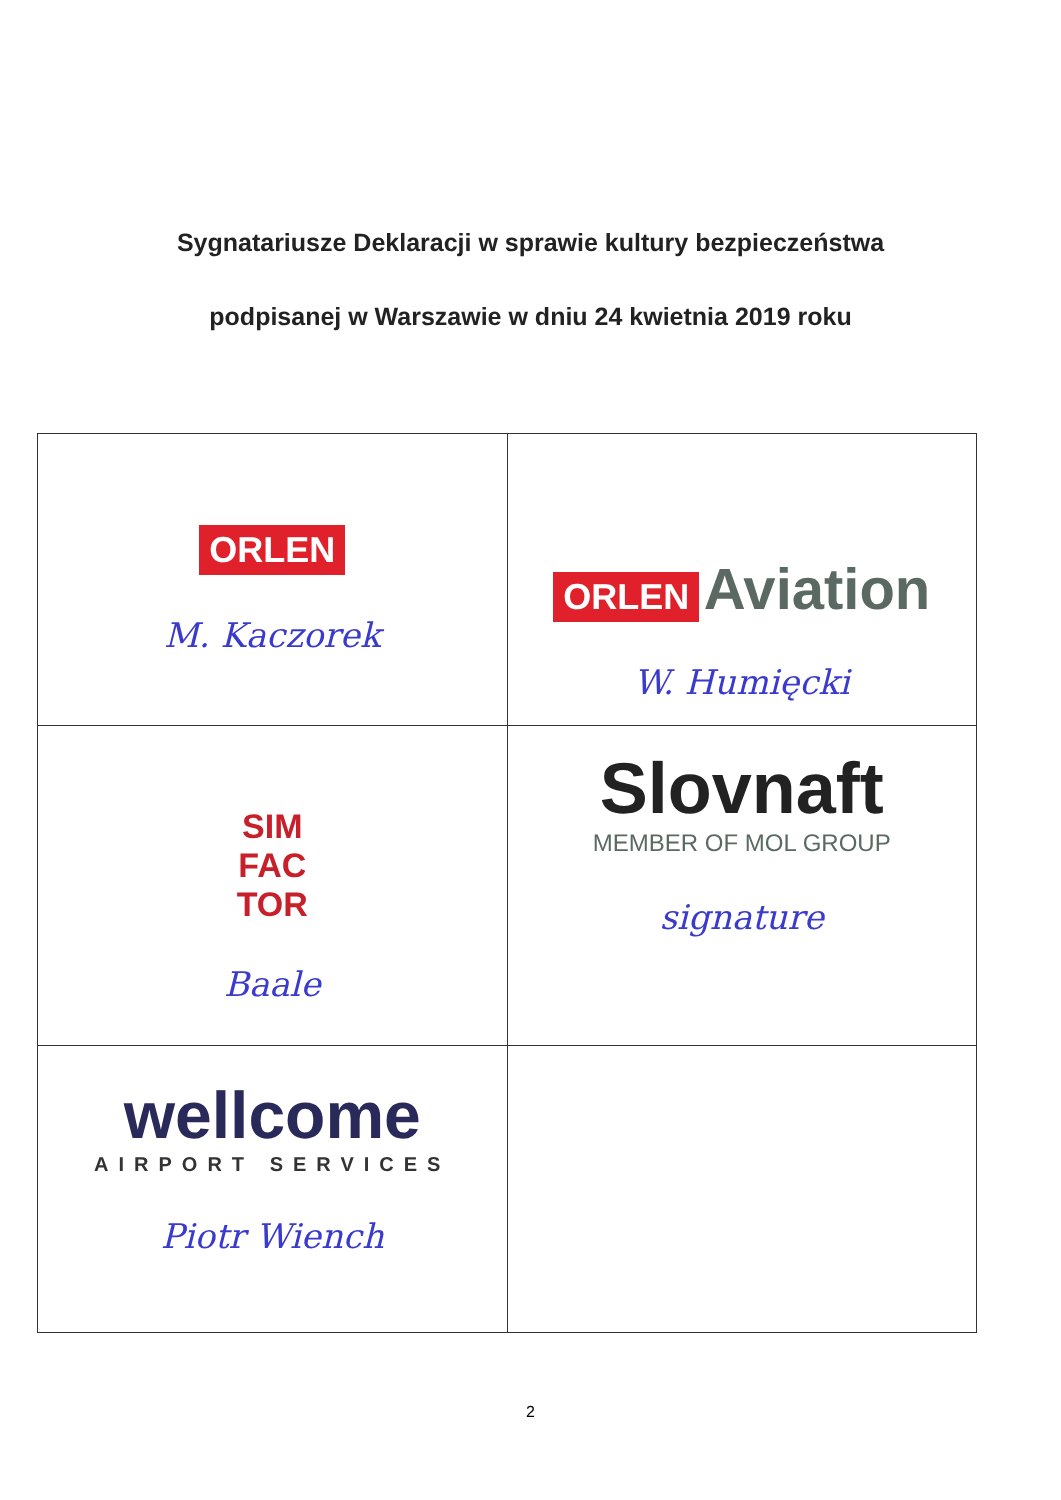Sygnatariusze Deklaracji w sprawie kultury bezpieczeństwa
podpisanej w Warszawie w dniu 24 kwietnia 2019 roku
| ORLEN M. Kaczorek | ORLEN Aviation W. Humięcki |
| SIM FAC TOR Baale | Slovnaft MEMBER OF MOL GROUP signature |
| wellcome AIRPORT SERVICES Piotr Wiench | |
2